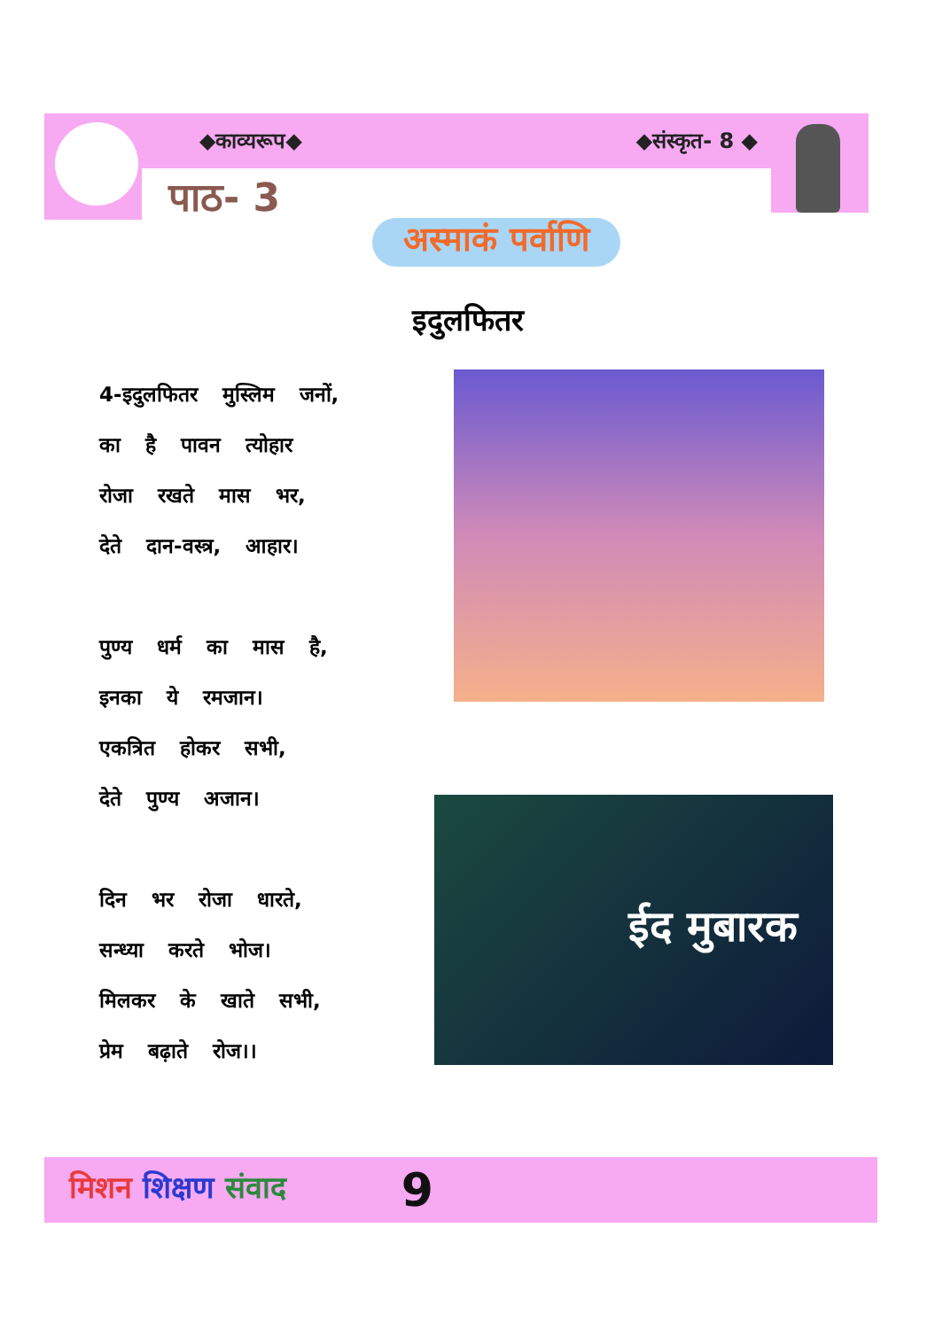◆काव्यरूप◆ ◆संस्कृत- 8 ◆
पाठ- 3
अस्माकं पर्वाणि
इदुलफितर
4-इदुलफितर मुस्लिम जनों,
का है पावन त्योहार
रोजा रखते मास भर,
देते दान-वस्त्र, आहार।
पुण्य धर्म का मास है,
इनका ये रमजान।
एकत्रित होकर सभी,
देते पुण्य अजान।
दिन भर रोजा धारते,
सन्ध्या करते भोज।
मिलकर के खाते सभी,
प्रेम बढ़ाते रोज।।
ईद मुबारक
मिशन शिक्षण संवाद 9